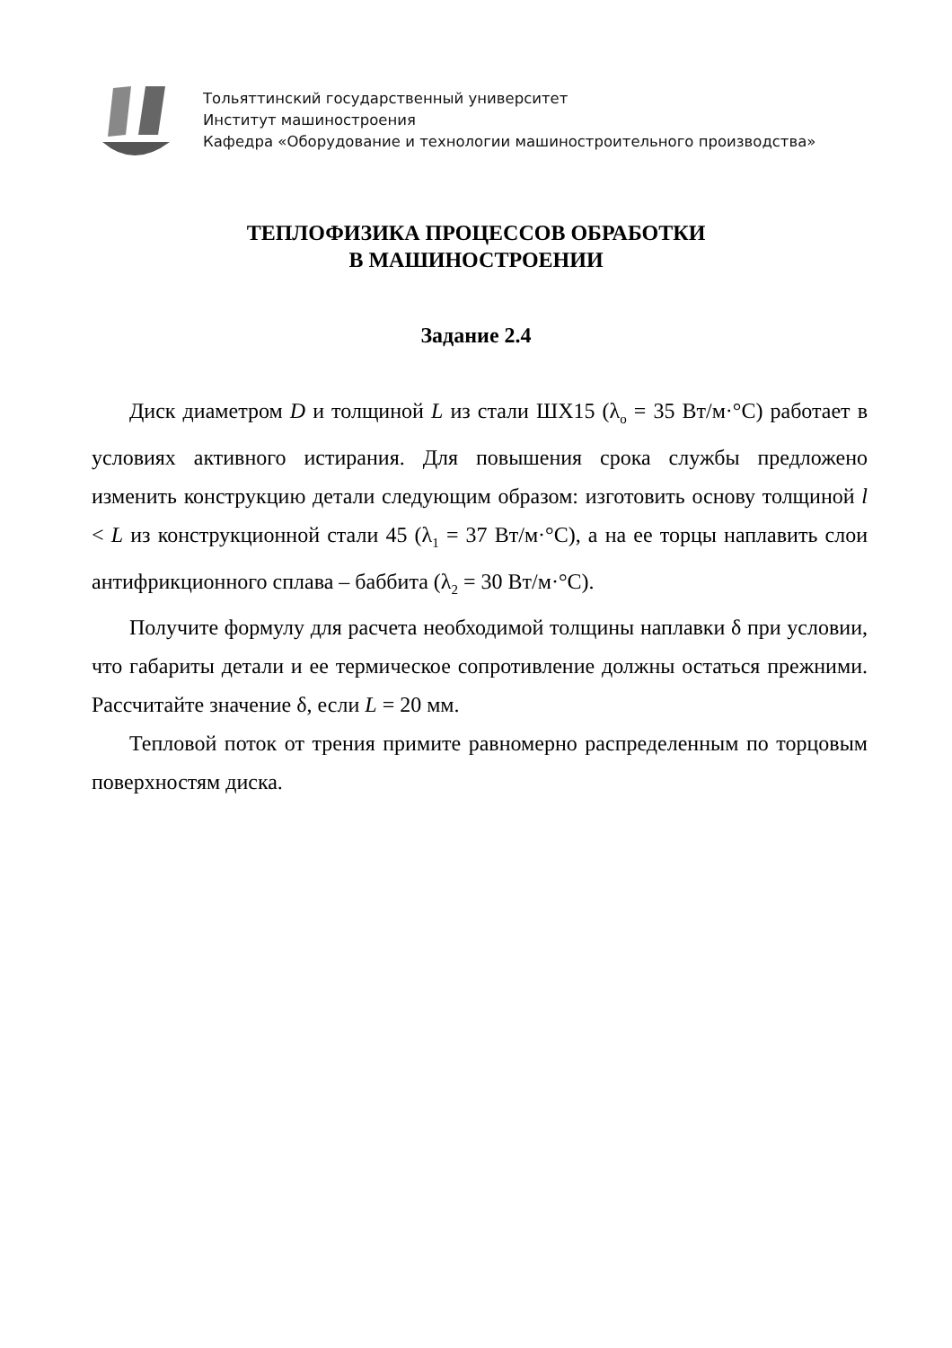Тольяттинский государственный университет
Институт машиностроения
Кафедра «Оборудование и технологии машиностроительного производства»
ТЕПЛОФИЗИКА ПРОЦЕССОВ ОБРАБОТКИ
В МАШИНОСТРОЕНИИ
Задание 2.4
Диск диаметром D и толщиной L из стали ШХ15 (λ<sub>о</sub> = 35 Вт/м·°С) работает в условиях активного истирания. Для повышения срока службы предложено изменить конструкцию детали следующим образом: изготовить основу толщиной l < L из конструкционной стали 45 (λ<sub>1</sub> = 37 Вт/м·°С), а на ее торцы наплавить слои антифрикционного сплава – баббита (λ<sub>2</sub> = 30 Вт/м·°С).
Получите формулу для расчета необходимой толщины наплавки δ при условии, что габариты детали и ее термическое сопротивление должны остаться прежними. Рассчитайте значение δ, если L = 20 мм.
Тепловой поток от трения примите равномерно распределенным по торцовым поверхностям диска.